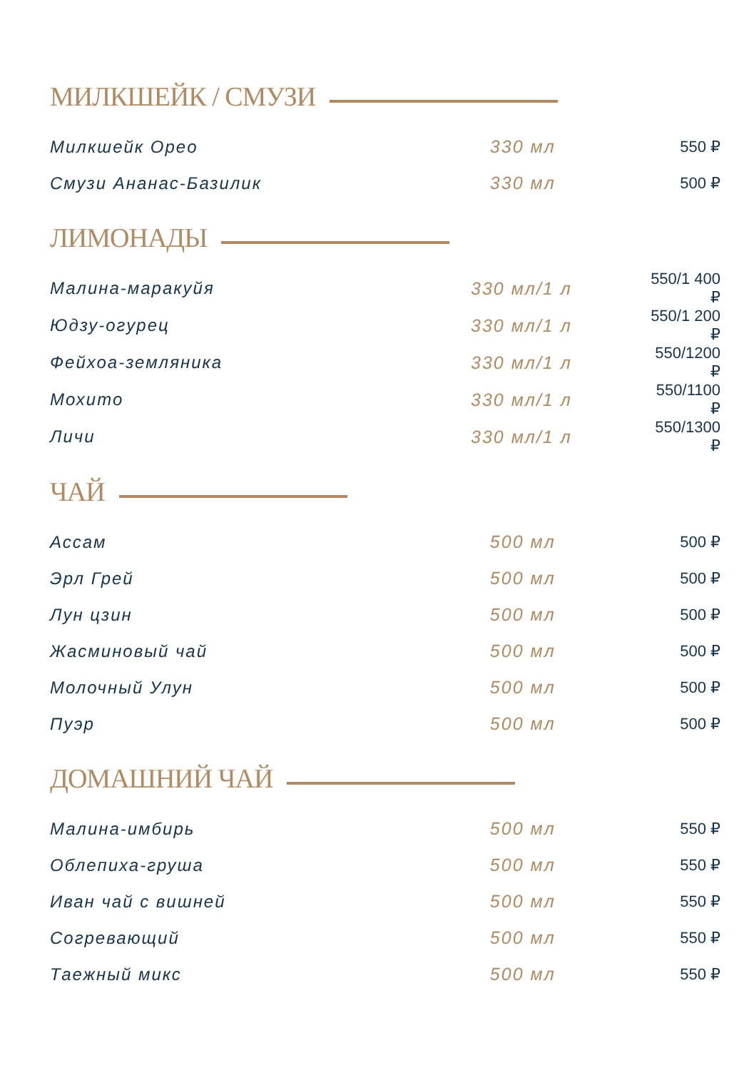МИЛКШЕЙК / СМУЗИ
| Милкшейк Орео | 330 мл | 550 ₽ |
| Смузи Ананас-Базилик | 330 мл | 500 ₽ |
ЛИМОНАДЫ
| Малина-маракуйя | 330 мл/1 л | 550/1 400 ₽ |
| Юдзу-огурец | 330 мл/1 л | 550/1 200 ₽ |
| Фейхоа-земляника | 330 мл/1 л | 550/1200 ₽ |
| Мохито | 330 мл/1 л | 550/1100 ₽ |
| Личи | 330 мл/1 л | 550/1300 ₽ |
ЧАЙ
| Ассам | 500 мл | 500 ₽ |
| Эрл Грей | 500 мл | 500 ₽ |
| Лун цзин | 500 мл | 500 ₽ |
| Жасминовый чай | 500 мл | 500 ₽ |
| Молочный Улун | 500 мл | 500 ₽ |
| Пуэр | 500 мл | 500 ₽ |
ДОМАШНИЙ ЧАЙ
| Малина-имбирь | 500 мл | 550 ₽ |
| Облепиха-груша | 500 мл | 550 ₽ |
| Иван чай с вишней | 500 мл | 550 ₽ |
| Согревающий | 500 мл | 550 ₽ |
| Таежный микс | 500 мл | 550 ₽ |